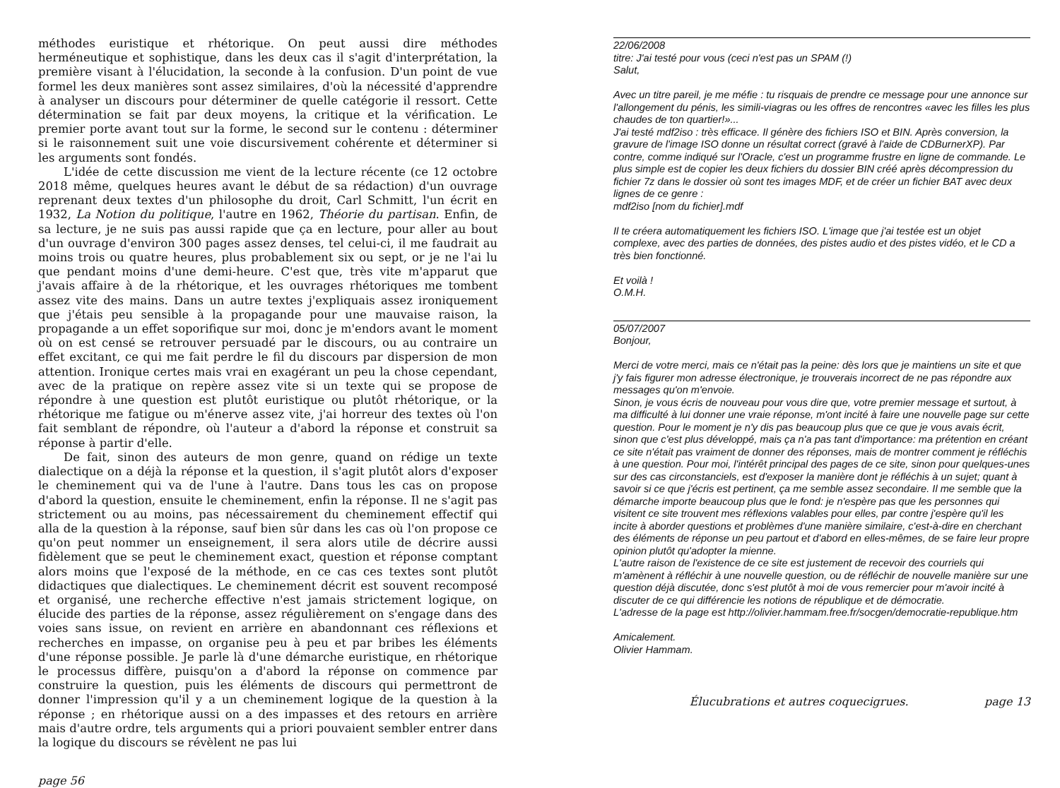méthodes euristique et rhétorique. On peut aussi dire méthodes herméneutique et sophistique, dans les deux cas il s'agit d'interprétation, la première visant à l'élucidation, la seconde à la confusion. D'un point de vue formel les deux manières sont assez similaires, d'où la nécessité d'apprendre à analyser un discours pour déterminer de quelle catégorie il ressort. Cette détermination se fait par deux moyens, la critique et la vérification. Le premier porte avant tout sur la forme, le second sur le contenu : déterminer si le raisonnement suit une voie discursivement cohérente et déterminer si les arguments sont fondés.
L'idée de cette discussion me vient de la lecture récente (ce 12 octobre 2018 même, quelques heures avant le début de sa rédaction) d'un ouvrage reprenant deux textes d'un philosophe du droit, Carl Schmitt, l'un écrit en 1932, La Notion du politique, l'autre en 1962, Théorie du partisan. Enfin, de sa lecture, je ne suis pas aussi rapide que ça en lecture, pour aller au bout d'un ouvrage d'environ 300 pages assez denses, tel celui-ci, il me faudrait au moins trois ou quatre heures, plus probablement six ou sept, or je ne l'ai lu que pendant moins d'une demi-heure. C'est que, très vite m'apparut que j'avais affaire à de la rhétorique, et les ouvrages rhétoriques me tombent assez vite des mains. Dans un autre textes j'expliquais assez ironiquement que j'étais peu sensible à la propagande pour une mauvaise raison, la propagande a un effet soporifique sur moi, donc je m'endors avant le moment où on est censé se retrouver persuadé par le discours, ou au contraire un effet excitant, ce qui me fait perdre le fil du discours par dispersion de mon attention. Ironique certes mais vrai en exagérant un peu la chose cependant, avec de la pratique on repère assez vite si un texte qui se propose de répondre à une question est plutôt euristique ou plutôt rhétorique, or la rhétorique me fatigue ou m'énerve assez vite, j'ai horreur des textes où l'on fait semblant de répondre, où l'auteur a d'abord la réponse et construit sa réponse à partir d'elle.
De fait, sinon des auteurs de mon genre, quand on rédige un texte dialectique on a déjà la réponse et la question, il s'agit plutôt alors d'exposer le cheminement qui va de l'une à l'autre. Dans tous les cas on propose d'abord la question, ensuite le cheminement, enfin la réponse. Il ne s'agit pas strictement ou au moins, pas nécessairement du cheminement effectif qui alla de la question à la réponse, sauf bien sûr dans les cas où l'on propose ce qu'on peut nommer un enseignement, il sera alors utile de décrire aussi fidèlement que se peut le cheminement exact, question et réponse comptant alors moins que l'exposé de la méthode, en ce cas ces textes sont plutôt didactiques que dialectiques. Le cheminement décrit est souvent recomposé et organisé, une recherche effective n'est jamais strictement logique, on élucide des parties de la réponse, assez régulièrement on s'engage dans des voies sans issue, on revient en arrière en abandonnant ces réflexions et recherches en impasse, on organise peu à peu et par bribes les éléments d'une réponse possible. Je parle là d'une démarche euristique, en rhétorique le processus diffère, puisqu'on a d'abord la réponse on commence par construire la question, puis les éléments de discours qui permettront de donner l'impression qu'il y a un cheminement logique de la question à la réponse ; en rhétorique aussi on a des impasses et des retours en arrière mais d'autre ordre, tels arguments qui a priori pouvaient sembler entrer dans la logique du discours se révèlent ne pas lui
page 56
22/06/2008
titre: J'ai testé pour vous (ceci n'est pas un SPAM (!)
Salut,
Avec un titre pareil, je me méfie : tu risquais de prendre ce message pour une annonce sur l'allongement du pénis, les simili-viagras ou les offres de rencontres «avec les filles les plus chaudes de ton quartier!»...
J'ai testé mdf2iso : très efficace. Il génère des fichiers ISO et BIN. Après conversion, la gravure de l'image ISO donne un résultat correct (gravé à l'aide de CDBurnerXP). Par contre, comme indiqué sur l'Oracle, c'est un programme frustre en ligne de commande. Le plus simple est de copier les deux fichiers du dossier BIN créé après décompression du fichier 7z dans le dossier où sont tes images MDF, et de créer un fichier BAT avec deux lignes de ce genre :
mdf2iso [nom du fichier].mdf
Il te créera automatiquement les fichiers ISO. L'image que j'ai testée est un objet complexe, avec des parties de données, des pistes audio et des pistes vidéo, et le CD a très bien fonctionné.
Et voilà !
O.M.H.
05/07/2007
Bonjour,
Merci de votre merci, mais ce n'était pas la peine: dès lors que je maintiens un site et que j'y fais figurer mon adresse électronique, je trouverais incorrect de ne pas répondre aux messages qu'on m'envoie.
Sinon, je vous écris de nouveau pour vous dire que, votre premier message et surtout, à ma difficulté à lui donner une vraie réponse, m'ont incité à faire une nouvelle page sur cette question. Pour le moment je n'y dis pas beaucoup plus que ce que je vous avais écrit, sinon que c'est plus développé, mais ça n'a pas tant d'importance: ma prétention en créant ce site n'était pas vraiment de donner des réponses, mais de montrer comment je réfléchis à une question. Pour moi, l'intérêt principal des pages de ce site, sinon pour quelques-unes sur des cas circonstanciels, est d'exposer la manière dont je réfléchis à un sujet; quant à savoir si ce que j'écris est pertinent, ça me semble assez secondaire. Il me semble que la démarche importe beaucoup plus que le fond: je n'espère pas que les personnes qui visitent ce site trouvent mes réflexions valables pour elles, par contre j'espère qu'il les incite à aborder questions et problèmes d'une manière similaire, c'est-à-dire en cherchant des éléments de réponse un peu partout et d'abord en elles-mêmes, de se faire leur propre opinion plutôt qu'adopter la mienne.
L'autre raison de l'existence de ce site est justement de recevoir des courriels qui m'amènent à réfléchir à une nouvelle question, ou de réfléchir de nouvelle manière sur une question déjà discutée, donc s'est plutôt à moi de vous remercier pour m'avoir incité à discuter de ce qui différencie les notions de république et de démocratie.
L'adresse de la page est http://olivier.hammam.free.fr/socgen/democratie-republique.htm
Amicalement.
Olivier Hammam.
Élucubrations et autres coquecigrues. page 13